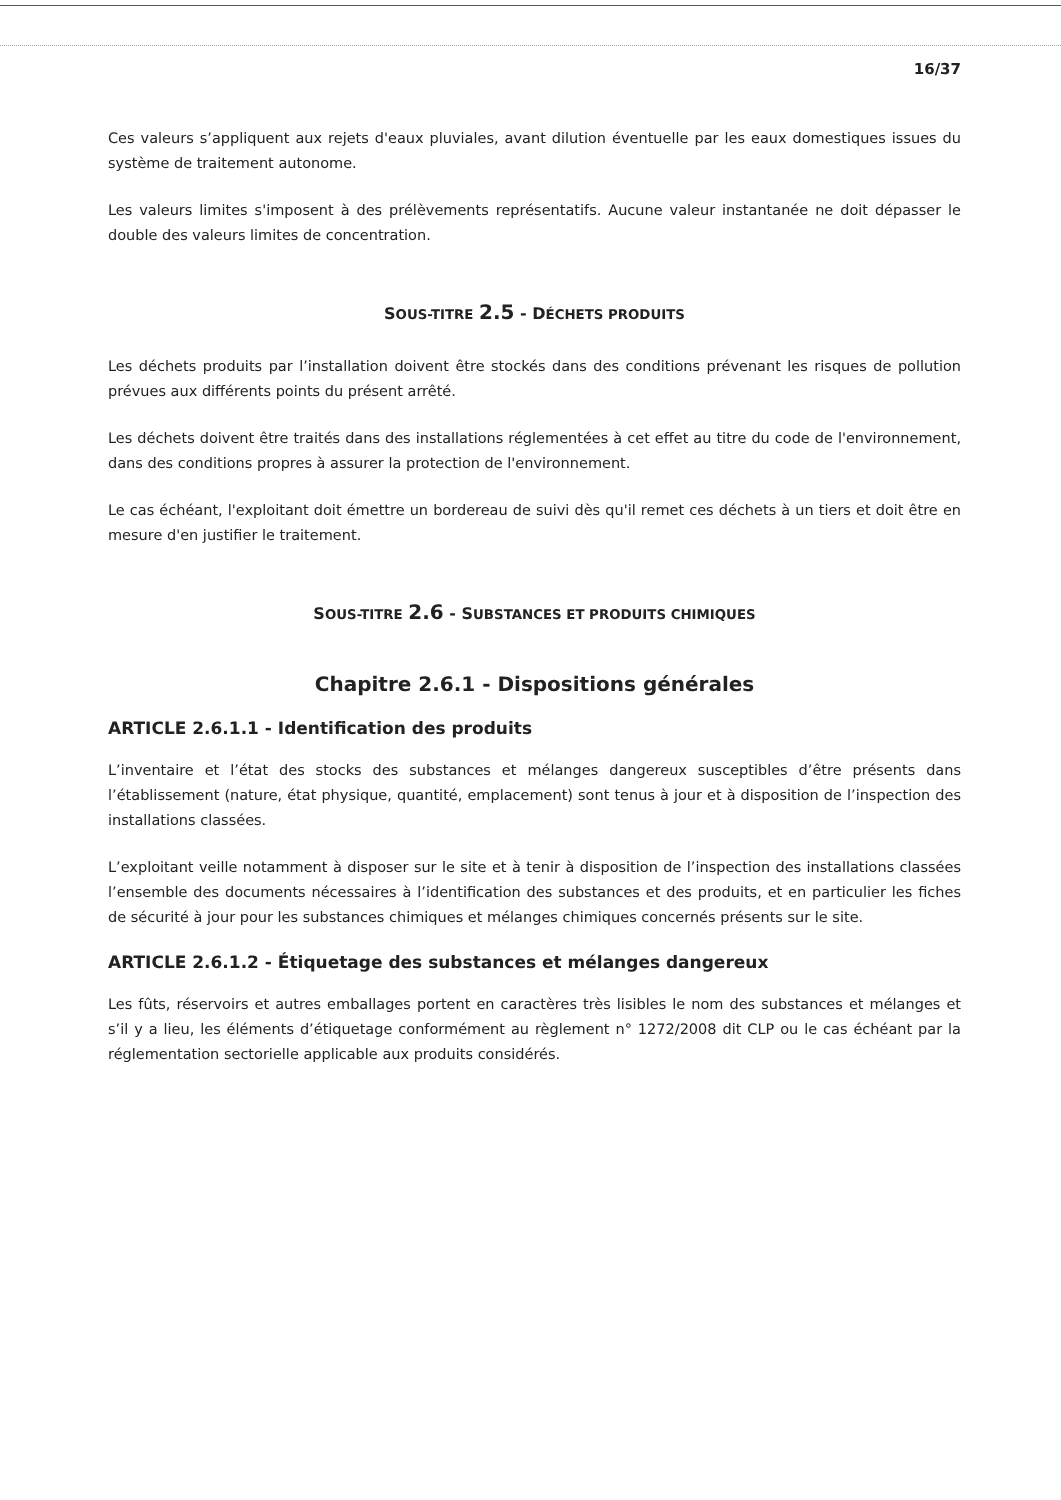16/37
Ces valeurs s’appliquent aux rejets d'eaux pluviales, avant dilution éventuelle par les eaux domestiques issues du système de traitement autonome.
Les valeurs limites s'imposent à des prélèvements représentatifs. Aucune valeur instantanée ne doit dépasser le double des valeurs limites de concentration.
SOUS-TITRE 2.5 - DÉCHETS PRODUITS
Les déchets produits par l’installation doivent être stockés dans des conditions prévenant les risques de pollution prévues aux différents points du présent arrêté.
Les déchets doivent être traités dans des installations réglementées à cet effet au titre du code de l'environnement, dans des conditions propres à assurer la protection de l'environnement.
Le cas échéant, l'exploitant doit émettre un bordereau de suivi dès qu'il remet ces déchets à un tiers et doit être en mesure d'en justifier le traitement.
SOUS-TITRE 2.6 - SUBSTANCES ET PRODUITS CHIMIQUES
Chapitre 2.6.1 - Dispositions générales
ARTICLE 2.6.1.1 - Identification des produits
L’inventaire et l’état des stocks des substances et mélanges dangereux susceptibles d’être présents dans l’établissement (nature, état physique, quantité, emplacement) sont tenus à jour et à disposition de l’inspection des installations classées.
L’exploitant veille notamment à disposer sur le site et à tenir à disposition de l’inspection des installations classées l’ensemble des documents nécessaires à l’identification des substances et des produits, et en particulier les fiches de sécurité à jour pour les substances chimiques et mélanges chimiques concernés présents sur le site.
ARTICLE 2.6.1.2 - Étiquetage des substances et mélanges dangereux
Les fûts, réservoirs et autres emballages portent en caractères très lisibles le nom des substances et mélanges et s’il y a lieu, les éléments d’étiquetage conformément au règlement n° 1272/2008 dit CLP ou le cas échéant par la réglementation sectorielle applicable aux produits considérés.